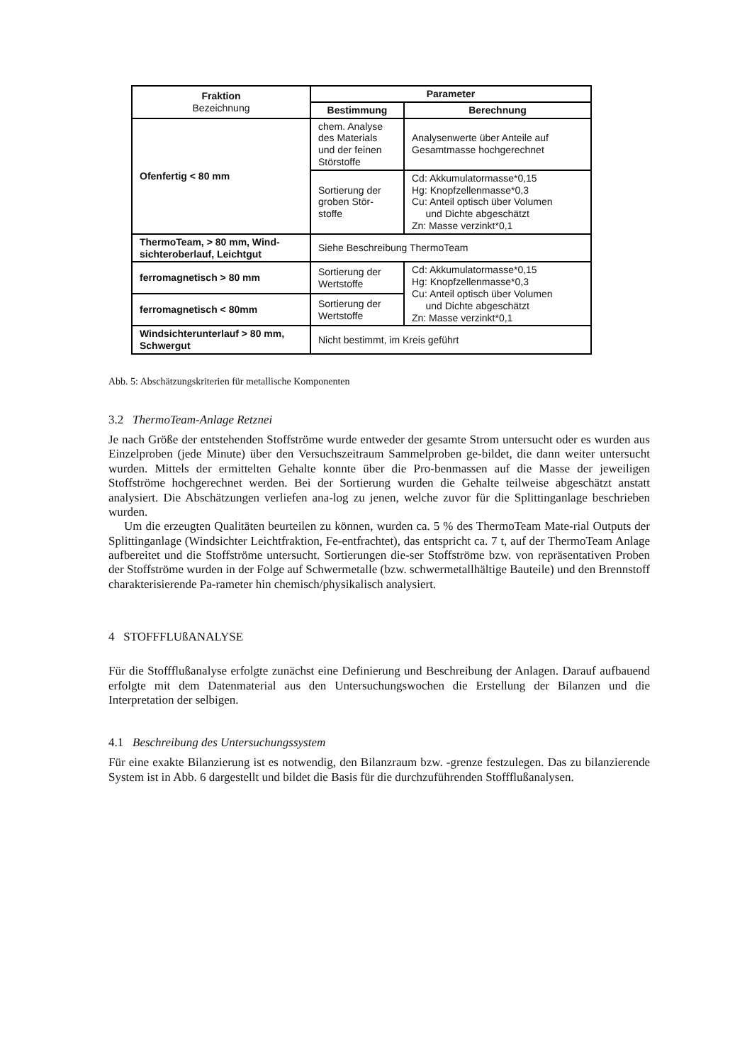| Fraktion Bezeichnung | Parameter | |
| --- | --- | --- |
| | Bestimmung | Berechnung |
| Ofenfertig < 80 mm | chem. Analyse des Materials und der feinen Störstoffe | Analysenwerte über Anteile auf Gesamtmasse hochgerechnet |
| | Sortierung der groben Stör-stoffe | Cd: Akkumulatormasse*0,15 Hg: Knopfzellenmasse*0,3 Cu: Anteil optisch über Volumen und Dichte abgeschätzt Zn: Masse verzinkt*0,1 |
| ThermoTeam, > 80 mm, Wind-sichteroberlauf, Leichtgut | Siehe Beschreibung ThermoTeam | |
| ferromagnetisch > 80 mm | Sortierung der Wertstoffe | Cd: Akkumulatormasse*0,15 Hg: Knopfzellenmasse*0,3 Cu: Anteil optisch über Volumen und Dichte abgeschätzt Zn: Masse verzinkt*0,1 |
| ferromagnetisch < 80mm | Sortierung der Wertstoffe | |
| Windsichterunterlauf > 80 mm, Schwergut | Nicht bestimmt, im Kreis geführt | |
Abb. 5: Abschätzungskriterien für metallische Komponenten
3.2 ThermoTeam-Anlage Retznei
Je nach Größe der entstehenden Stoffströme wurde entweder der gesamte Strom untersucht oder es wurden aus Einzelproben (jede Minute) über den Versuchszeitraum Sammelproben ge-bildet, die dann weiter untersucht wurden. Mittels der ermittelten Gehalte konnte über die Pro-benmassen auf die Masse der jeweiligen Stoffströme hochgerechnet werden. Bei der Sortierung wurden die Gehalte teilweise abgeschätzt anstatt analysiert. Die Abschätzungen verliefen ana-log zu jenen, welche zuvor für die Splittinganlage beschrieben wurden.
Um die erzeugten Qualitäten beurteilen zu können, wurden ca. 5 % des ThermoTeam Mate-rial Outputs der Splittinganlage (Windsichter Leichtfraktion, Fe-entfrachtet), das entspricht ca. 7 t, auf der ThermoTeam Anlage aufbereitet und die Stoffströme untersucht. Sortierungen die-ser Stoffströme bzw. von repräsentativen Proben der Stoffströme wurden in der Folge auf Schwermetalle (bzw. schwermetallhältige Bauteile) und den Brennstoff charakterisierende Pa-rameter hin chemisch/physikalisch analysiert.
4 STOFFFLUßANALYSE
Für die Stoffflußanalyse erfolgte zunächst eine Definierung und Beschreibung der Anlagen. Darauf aufbauend erfolgte mit dem Datenmaterial aus den Untersuchungswochen die Erstellung der Bilanzen und die Interpretation der selbigen.
4.1 Beschreibung des Untersuchungssystem
Für eine exakte Bilanzierung ist es notwendig, den Bilanzraum bzw. -grenze festzulegen. Das zu bilanzierende System ist in Abb. 6 dargestellt und bildet die Basis für die durchzuführenden Stoffflußanalysen.